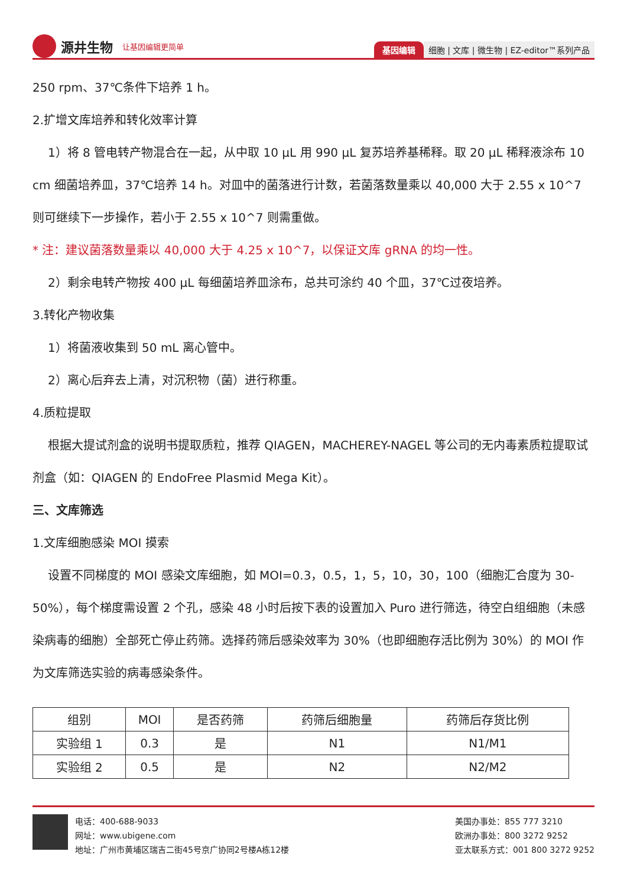源井生物 让基因编辑更简单
基因编辑 细胞 | 文库 | 微生物 | EZ-editor™系列产品
250 rpm、37℃条件下培养 1 h。
2.扩增文库培养和转化效率计算
1）将 8 管电转产物混合在一起，从中取 10 μL 用 990 μL 复苏培养基稀释。取 20 μL 稀释液涂布 10 cm 细菌培养皿，37℃培养 14 h。对皿中的菌落进行计数，若菌落数量乘以 40,000 大于 2.55 x 10^7 则可继续下一步操作，若小于 2.55 x 10^7 则需重做。
* 注：建议菌落数量乘以 40,000 大于 4.25 x 10^7，以保证文库 gRNA 的均一性。
2）剩余电转产物按 400 μL 每细菌培养皿涂布，总共可涂约 40 个皿，37℃过夜培养。
3.转化产物收集
1）将菌液收集到 50 mL 离心管中。
2）离心后弃去上清，对沉积物（菌）进行称重。
4.质粒提取
根据大提试剂盒的说明书提取质粒，推荐 QIAGEN，MACHEREY-NAGEL 等公司的无内毒素质粒提取试剂盒（如：QIAGEN 的 EndoFree Plasmid Mega Kit）。
三、文库筛选
1.文库细胞感染 MOI 摸索
设置不同梯度的 MOI 感染文库细胞，如 MOI=0.3，0.5，1，5，10，30，100（细胞汇合度为 30-50%），每个梯度需设置 2 个孔，感染 48 小时后按下表的设置加入 Puro 进行筛选，待空白组细胞（未感染病毒的细胞）全部死亡停止药筛。选择药筛后感染效率为 30%（也即细胞存活比例为 30%）的 MOI 作为文库筛选实验的病毒感染条件。
| 组别 | MOI | 是否药筛 | 药筛后细胞量 | 药筛后存货比例 |
| --- | --- | --- | --- | --- |
| 实验组 1 | 0.3 | 是 | N1 | N1/M1 |
| 实验组 2 | 0.5 | 是 | N2 | N2/M2 |
电话：400-688-9033
网址：www.ubigene.com
地址：广州市黄埔区瑞吉二街45号京广协同2号楼A栋12楼
美国办事处：855 777 3210
欧洲办事处：800 3272 9252
亚太联系方式：001 800 3272 9252